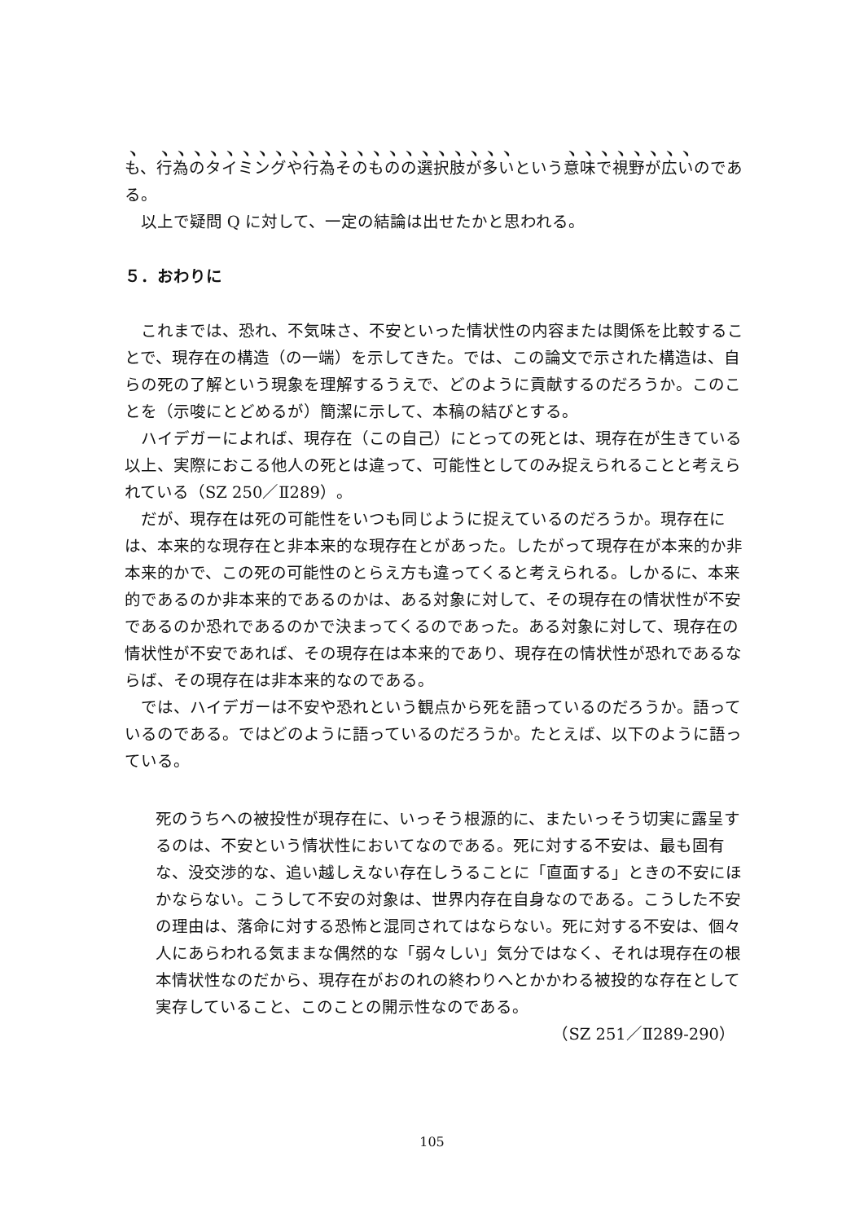も、行為のタイミングや行為そのものの選択肢が多いという意味で視野が広いのである。
以上で疑問 Q に対して、一定の結論は出せたかと思われる。
５．おわりに
これまでは、恐れ、不気味さ、不安といった情状性の内容または関係を比較することで、現存在の構造（の一端）を示してきた。では、この論文で示された構造は、自らの死の了解という現象を理解するうえで、どのように貢献するのだろうか。このことを（示唆にとどめるが）簡潔に示して、本稿の結びとする。
ハイデガーによれば、現存在（この自己）にとっての死とは、現存在が生きている以上、実際におこる他人の死とは違って、可能性としてのみ捉えられることと考えられている（SZ 250／Ⅱ289）。
だが、現存在は死の可能性をいつも同じように捉えているのだろうか。現存在には、本来的な現存在と非本来的な現存在とがあった。したがって現存在が本来的か非本来的かで、この死の可能性のとらえ方も違ってくると考えられる。しかるに、本来的であるのか非本来的であるのかは、ある対象に対して、その現存在の情状性が不安であるのか恐れであるのかで決まってくるのであった。ある対象に対して、現存在の情状性が不安であれば、その現存在は本来的であり、現存在の情状性が恐れであるならば、その現存在は非本来的なのである。
では、ハイデガーは不安や恐れという観点から死を語っているのだろうか。語っているのである。ではどのように語っているのだろうか。たとえば、以下のように語っている。
死のうちへの被投性が現存在に、いっそう根源的に、またいっそう切実に露呈するのは、不安という情状性においてなのである。死に対する不安は、最も固有な、没交渉的な、追い越しえない存在しうることに「直面する」ときの不安にほかならない。こうして不安の対象は、世界内存在自身なのである。こうした不安の理由は、落命に対する恐怖と混同されてはならない。死に対する不安は、個々人にあらわれる気ままな偶然的な「弱々しい」気分ではなく、それは現存在の根本情状性なのだから、現存在がおのれの終わりへとかかわる被投的な存在として実存していること、このことの開示性なのである。
（SZ 251／Ⅱ289-290）
105